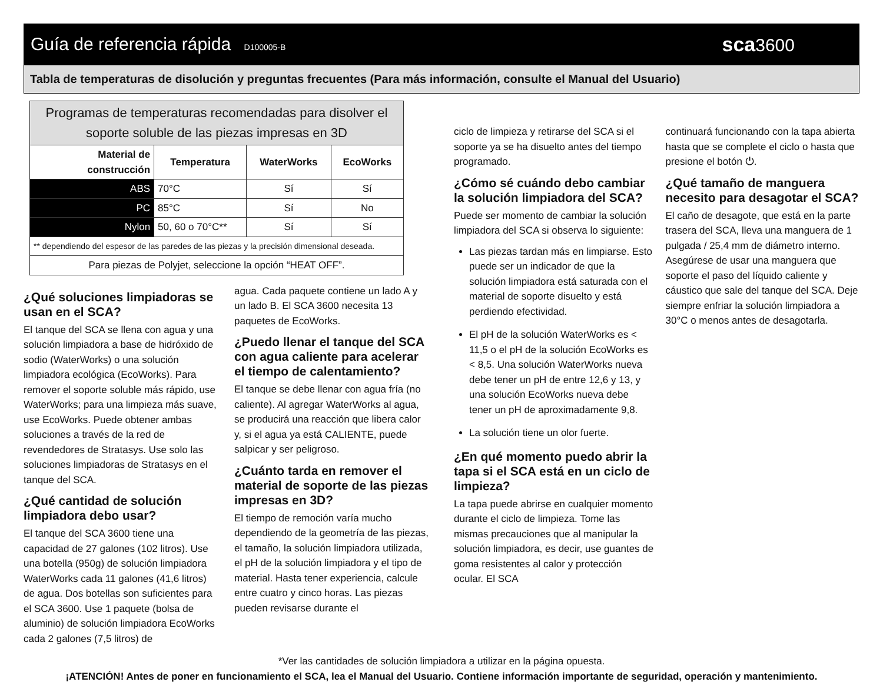Guía de referencia rápida D100005-B sca3600
Tabla de temperaturas de disolución y preguntas frecuentes (Para más información, consulte el Manual del Usuario)
| Programas de temperaturas recomendadas para disolver el soporte soluble de las piezas impresas en 3D | | | |
| --- | --- | --- | --- |
| Material de construcción | Temperatura | WaterWorks | EcoWorks |
| ABS | 70°C | Sí | Sí |
| PC | 85°C | Sí | No |
| Nylon | 50, 60 o 70°C** | Sí | Sí |
| ** dependiendo del espesor de las paredes de las piezas y la precisión dimensional deseada. | | | |
| Para piezas de Polyjet, seleccione la opción “HEAT OFF”. | | | |
¿Qué soluciones limpiadoras se usan en el SCA?
El tanque del SCA se llena con agua y una solución limpiadora a base de hidróxido de sodio (WaterWorks) o una solución limpiadora ecológica (EcoWorks). Para remover el soporte soluble más rápido, use WaterWorks; para una limpieza más suave, use EcoWorks. Puede obtener ambas soluciones a través de la red de revendedores de Stratasys. Use solo las soluciones limpiadoras de Stratasys en el tanque del SCA.
¿Qué cantidad de solución limpiadora debo usar?
El tanque del SCA 3600 tiene una capacidad de 27 galones (102 litros). Use una botella (950g) de solución limpiadora WaterWorks cada 11 galones (41,6 litros) de agua. Dos botellas son suficientes para el SCA 3600. Use 1 paquete (bolsa de aluminio) de solución limpiadora EcoWorks cada 2 galones (7,5 litros) de
agua. Cada paquete contiene un lado A y un lado B. El SCA 3600 necesita 13 paquetes de EcoWorks.
¿Puedo llenar el tanque del SCA con agua caliente para acelerar el tiempo de calentamiento?
El tanque se debe llenar con agua fría (no caliente). Al agregar WaterWorks al agua, se producirá una reacción que libera calor y, si el agua ya está CALIENTE, puede salpicar y ser peligroso.
¿Cuánto tarda en remover el material de soporte de las piezas impresas en 3D?
El tiempo de remoción varía mucho dependiendo de la geometría de las piezas, el tamaño, la solución limpiadora utilizada, el pH de la solución limpiadora y el tipo de material. Hasta tener experiencia, calcule entre cuatro y cinco horas. Las piezas pueden revisarse durante el
ciclo de limpieza y retirarse del SCA si el soporte ya se ha disuelto antes del tiempo programado.
¿Cómo sé cuándo debo cambiar la solución limpiadora del SCA?
Puede ser momento de cambiar la solución limpiadora del SCA si observa lo siguiente:
Las piezas tardan más en limpiarse. Esto puede ser un indicador de que la solución limpiadora está saturada con el material de soporte disuelto y está perdiendo efectividad.
El pH de la solución WaterWorks es < 11,5 o el pH de la solución EcoWorks es < 8,5. Una solución WaterWorks nueva debe tener un pH de entre 12,6 y 13, y una solución EcoWorks nueva debe tener un pH de aproximadamente 9,8.
La solución tiene un olor fuerte.
¿En qué momento puedo abrir la tapa si el SCA está en un ciclo de limpieza?
La tapa puede abrirse en cualquier momento durante el ciclo de limpieza. Tome las mismas precauciones que al manipular la solución limpiadora, es decir, use guantes de goma resistentes al calor y protección ocular. El SCA
continuará funcionando con la tapa abierta hasta que se complete el ciclo o hasta que presione el botón ⏻.
¿Qué tamaño de manguera necesito para desagotar el SCA?
El caño de desagote, que está en la parte trasera del SCA, lleva una manguera de 1 pulgada / 25,4 mm de diámetro interno. Asegúrese de usar una manguera que soporte el paso del líquido caliente y cáustico que sale del tanque del SCA. Deje siempre enfriar la solución limpiadora a 30°C o menos antes de desagotarla.
*Ver las cantidades de solución limpiadora a utilizar en la página opuesta.
¡ATENCIÓN! Antes de poner en funcionamiento el SCA, lea el Manual del Usuario. Contiene información importante de seguridad, operación y mantenimiento.